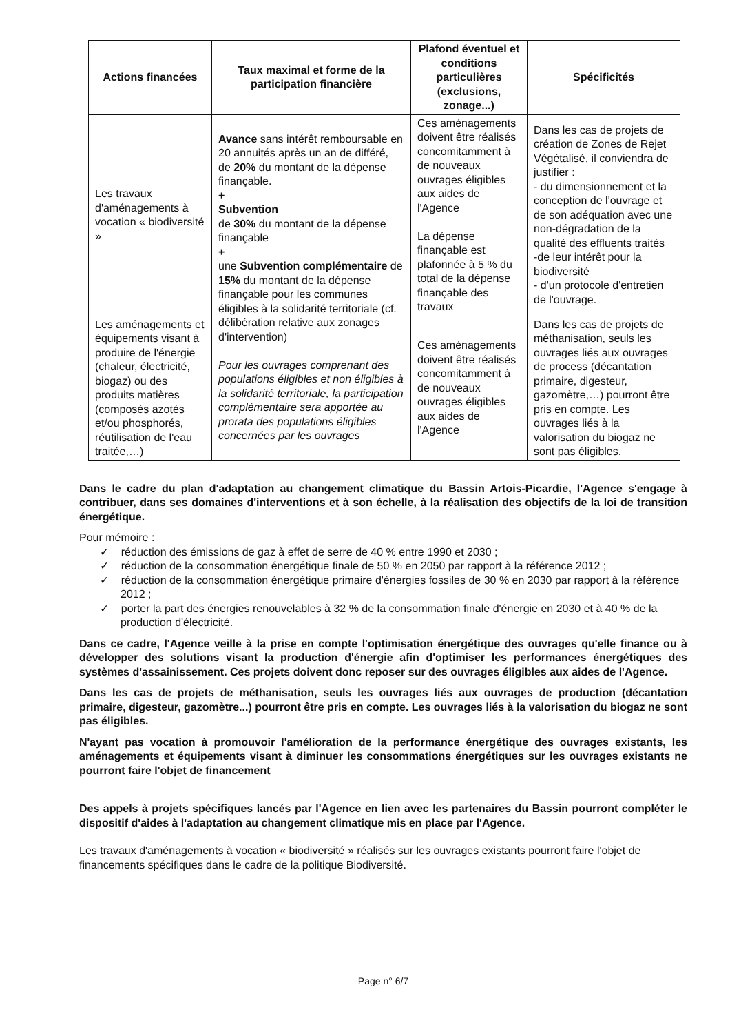| Actions financées | Taux maximal et forme de la participation financière | Plafond éventuel et conditions particulières (exclusions, zonage...) | Spécificités |
| --- | --- | --- | --- |
| Les travaux d'aménagements à vocation « biodiversité » | Avance sans intérêt remboursable en 20 annuités après un an de différé, de 20% du montant de la dépense finançable. + Subvention de 30% du montant de la dépense finançable + une Subvention complémentaire de 15% du montant de la dépense finançable pour les communes éligibles à la solidarité territoriale (cf. délibération relative aux zonages d'intervention) Pour les ouvrages comprenant des populations éligibles et non éligibles à la solidarité territoriale, la participation complémentaire sera apportée au prorata des populations éligibles concernées par les ouvrages | Ces aménagements doivent être réalisés concomitamment à de nouveaux ouvrages éligibles aux aides de l'Agence La dépense finançable est plafonnée à 5 % du total de la dépense finançable des travaux | Dans les cas de projets de création de Zones de Rejet Végétalisé, il conviendra de justifier : - du dimensionnement et la conception de l'ouvrage et de son adéquation avec une non-dégradation de la qualité des effluents traités -de leur intérêt pour la biodiversité - d'un protocole d'entretien de l'ouvrage. |
| Les aménagements et équipements visant à produire de l'énergie (chaleur, électricité, biogaz) ou des produits matières (composés azotés et/ou phosphorés, réutilisation de l'eau traitée,…) | | Ces aménagements doivent être réalisés concomitamment à de nouveaux ouvrages éligibles aux aides de l'Agence | Dans les cas de projets de méthanisation, seuls les ouvrages liés aux ouvrages de process (décantation primaire, digesteur, gazomètre,…) pourront être pris en compte. Les ouvrages liés à la valorisation du biogaz ne sont pas éligibles. |
Dans le cadre du plan d'adaptation au changement climatique du Bassin Artois-Picardie, l'Agence s'engage à contribuer, dans ses domaines d'interventions et à son échelle, à la réalisation des objectifs de la loi de transition énergétique.
Pour mémoire :
✓ réduction des émissions de gaz à effet de serre de 40 % entre 1990 et 2030 ;
✓ réduction de la consommation énergétique finale de 50 % en 2050 par rapport à la référence 2012 ;
✓ réduction de la consommation énergétique primaire d'énergies fossiles de 30 % en 2030 par rapport à la référence 2012 ;
✓ porter la part des énergies renouvelables à 32 % de la consommation finale d'énergie en 2030 et à 40 % de la production d'électricité.
Dans ce cadre, l'Agence veille à la prise en compte l'optimisation énergétique des ouvrages qu'elle finance ou à développer des solutions visant la production d'énergie afin d'optimiser les performances énergétiques des systèmes d'assainissement. Ces projets doivent donc reposer sur des ouvrages éligibles aux aides de l'Agence.
Dans les cas de projets de méthanisation, seuls les ouvrages liés aux ouvrages de production (décantation primaire, digesteur, gazomètre...) pourront être pris en compte. Les ouvrages liés à la valorisation du biogaz ne sont pas éligibles.
N'ayant pas vocation à promouvoir l'amélioration de la performance énergétique des ouvrages existants, les aménagements et équipements visant à diminuer les consommations énergétiques sur les ouvrages existants ne pourront faire l'objet de financement
Des appels à projets spécifiques lancés par l'Agence en lien avec les partenaires du Bassin pourront compléter le dispositif d'aides à l'adaptation au changement climatique mis en place par l'Agence.
Les travaux d'aménagements à vocation « biodiversité » réalisés sur les ouvrages existants pourront faire l'objet de financements spécifiques dans le cadre de la politique Biodiversité.
Page n° 6/7